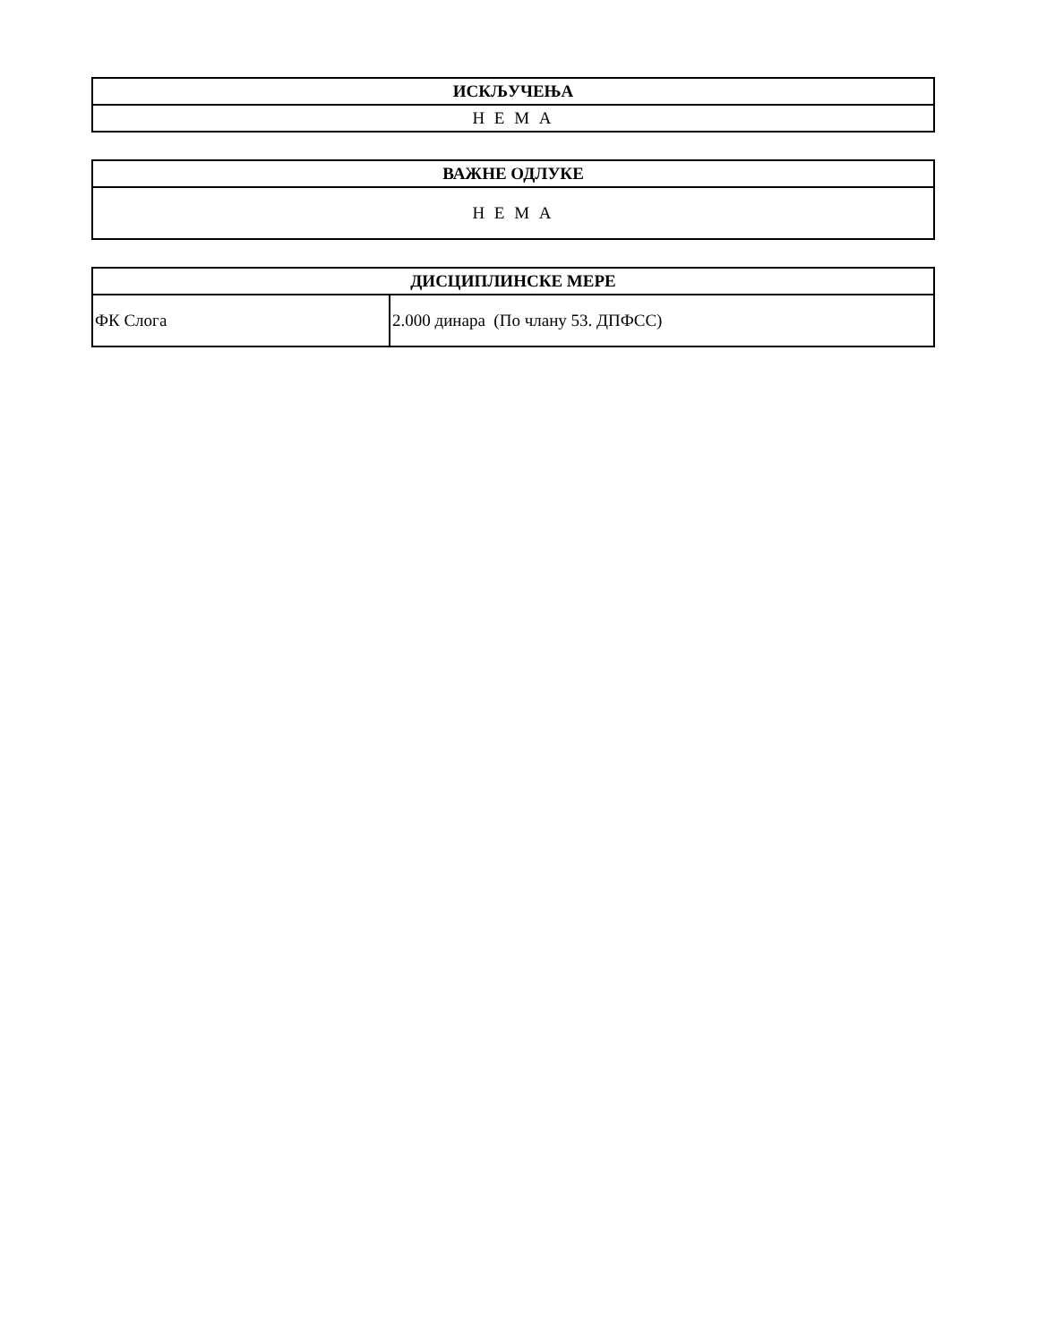| ИСКЉУЧЕЊА |
| --- |
| Н Е М А |
| ВАЖНЕ ОДЛУКЕ |
| --- |
| Н Е М А |
| ДИСЦИПЛИНСКЕ МЕРЕ | |
| --- | --- |
| ФК Слога | 2.000 динара (По члану 53. ДПФСС) |